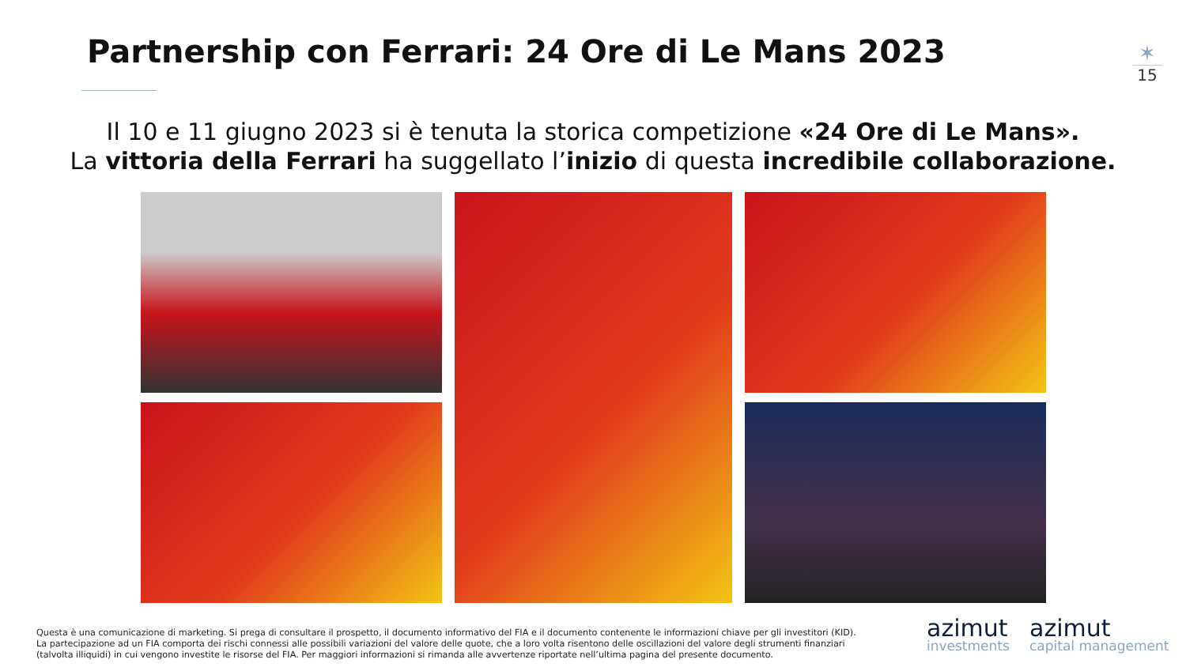Partnership con Ferrari: 24 Ore di Le Mans 2023
✶
15
Il 10 e 11 giugno 2023 si è tenuta la storica competizione «24 Ore di Le Mans».
La vittoria della Ferrari ha suggellato l’inizio di questa incredibile collaborazione.
Questa è una comunicazione di marketing. Si prega di consultare il prospetto, il documento informativo del FIA e il documento contenente le informazioni chiave per gli investitori (KID).
La partecipazione ad un FIA comporta dei rischi connessi alle possibili variazioni del valore delle quote, che a loro volta risentono delle oscillazioni del valore degli strumenti finanziari (talvolta illiquidi) in cui vengono investite le risorse del FIA. Per maggiori informazioni si rimanda alle avvertenze riportate nell’ultima pagina del presente documento.
azimut
investments
azimut
capital management